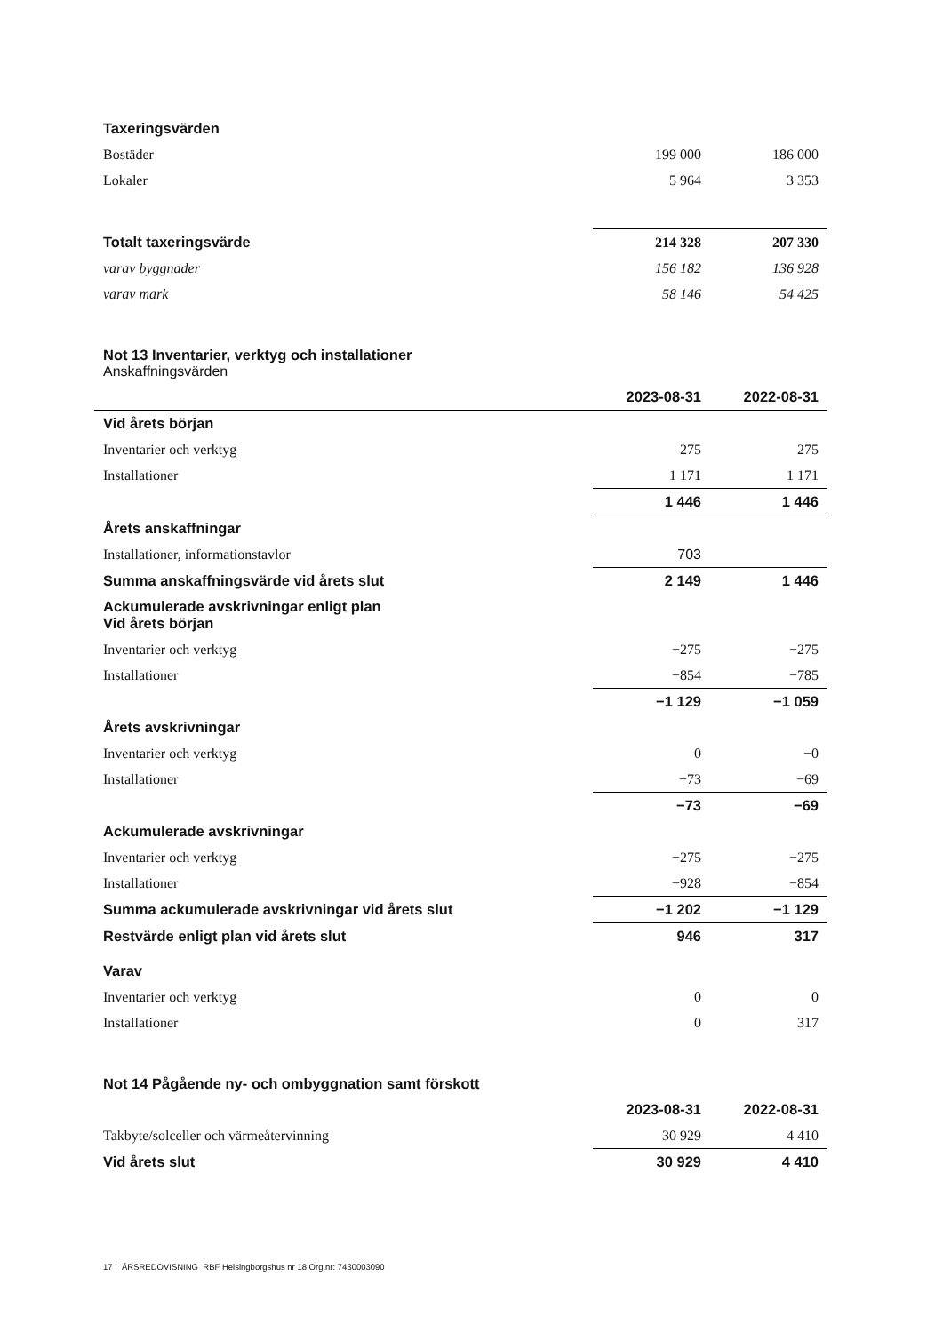| Taxeringsvärden | | |
| Bostäder | 199 000 | 186 000 |
| Lokaler | 5 964 | 3 353 |
| Totalt taxeringsvärde | 214 328 | 207 330 |
| varav byggnader | 156 182 | 136 928 |
| varav mark | 58 146 | 54 425 |
| Not 13 Inventarier, verktyg och installationer Anskaffningsvärden | | |
| | 2023-08-31 | 2022-08-31 |
| Vid årets början | | |
| Inventarier och verktyg | 275 | 275 |
| Installationer | 1 171 | 1 171 |
| | 1 446 | 1 446 |
| Årets anskaffningar | | |
| Installationer, informationstavlor | 703 | |
| Summa anskaffningsvärde vid årets slut | 2 149 | 1 446 |
| Ackumulerade avskrivningar enligt plan Vid årets början | | |
| Inventarier och verktyg | −275 | −275 |
| Installationer | −854 | −785 |
| | −1 129 | −1 059 |
| Årets avskrivningar | | |
| Inventarier och verktyg | 0 | −0 |
| Installationer | −73 | −69 |
| | −73 | −69 |
| Ackumulerade avskrivningar | | |
| Inventarier och verktyg | −275 | −275 |
| Installationer | −928 | −854 |
| Summa ackumulerade avskrivningar vid årets slut | −1 202 | −1 129 |
| Restvärde enligt plan vid årets slut | 946 | 317 |
| Varav | | |
| Inventarier och verktyg | 0 | 0 |
| Installationer | 0 | 317 |
| Not 14 Pågående ny- och ombyggnation samt förskott | | |
| | 2023-08-31 | 2022-08-31 |
| Takbyte/solceller och värmeåtervinning | 30 929 | 4 410 |
| Vid årets slut | 30 929 | 4 410 |
17 | ÅRSREDOVISNING RBF Helsingborgshus nr 18 Org.nr: 7430003090